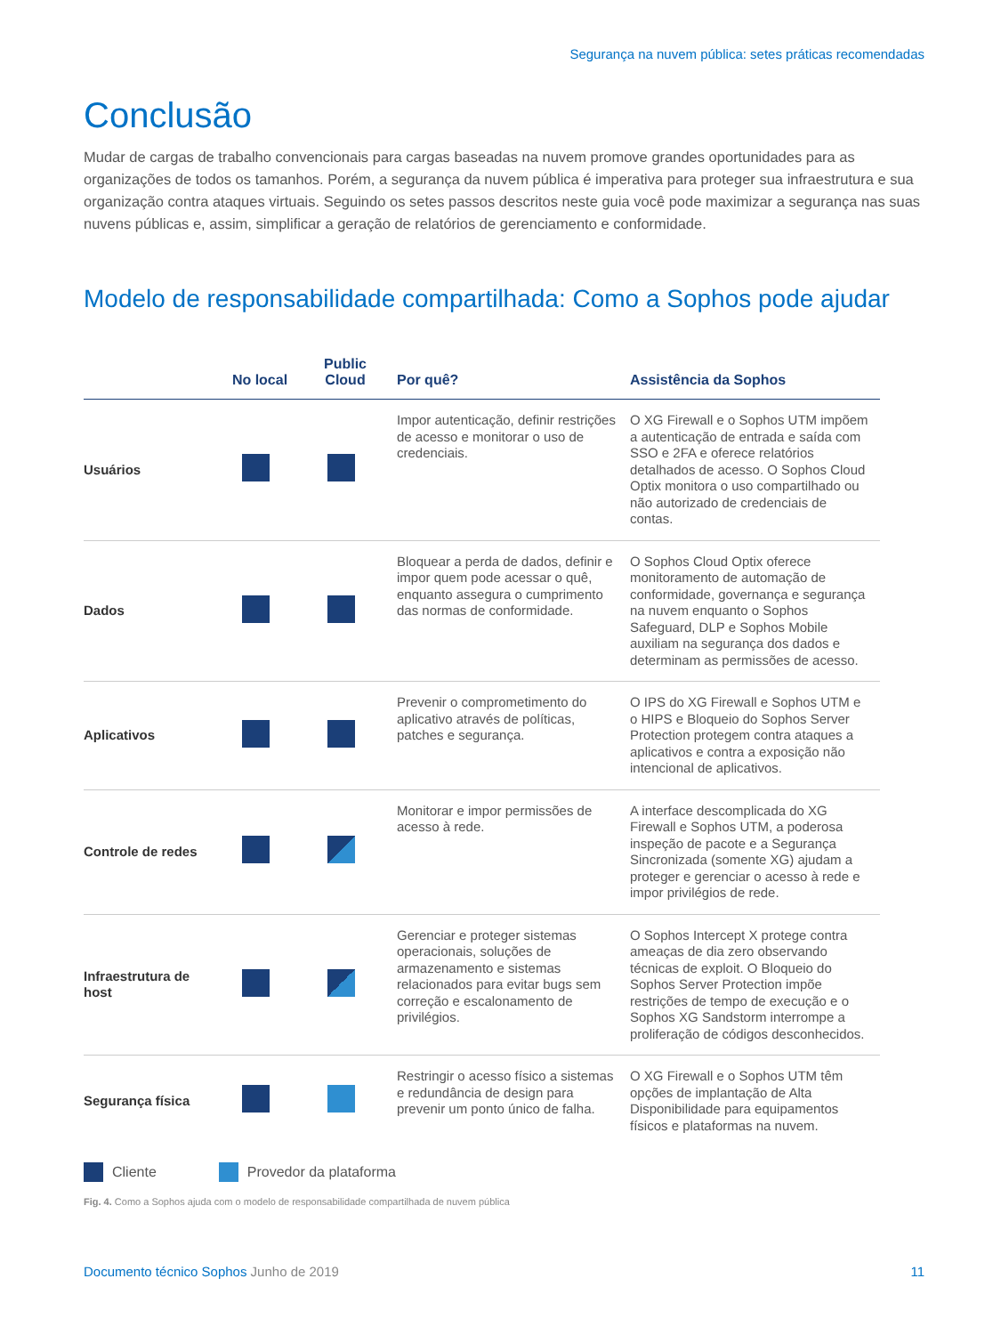Segurança na nuvem pública: setes práticas recomendadas
Conclusão
Mudar de cargas de trabalho convencionais para cargas baseadas na nuvem promove grandes oportunidades para as organizações de todos os tamanhos. Porém, a segurança da nuvem pública é imperativa para proteger sua infraestrutura e sua organização contra ataques virtuais. Seguindo os setes passos descritos neste guia você pode maximizar a segurança nas suas nuvens públicas e, assim, simplificar a geração de relatórios de gerenciamento e conformidade.
Modelo de responsabilidade compartilhada: Como a Sophos pode ajudar
| | No local | Public Cloud | Por quê? | Assistência da Sophos |
| --- | --- | --- | --- | --- |
| Usuários | | | Impor autenticação, definir restrições de acesso e monitorar o uso de credenciais. | O XG Firewall e o Sophos UTM impõem a autenticação de entrada e saída com SSO e 2FA e oferece relatórios detalhados de acesso. O Sophos Cloud Optix monitora o uso compartilhado ou não autorizado de credenciais de contas. |
| Dados | | | Bloquear a perda de dados, definir e impor quem pode acessar o quê, enquanto assegura o cumprimento das normas de conformidade. | O Sophos Cloud Optix oferece monitoramento de automação de conformidade, governança e segurança na nuvem enquanto o Sophos Safeguard, DLP e Sophos Mobile auxiliam na segurança dos dados e determinam as permissões de acesso. |
| Aplicativos | | | Prevenir o comprometimento do aplicativo através de políticas, patches e segurança. | O IPS do XG Firewall e Sophos UTM e o HIPS e Bloqueio do Sophos Server Protection protegem contra ataques a aplicativos e contra a exposição não intencional de aplicativos. |
| Controle de redes | | | Monitorar e impor permissões de acesso à rede. | A interface descomplicada do XG Firewall e Sophos UTM, a poderosa inspeção de pacote e a Segurança Sincronizada (somente XG) ajudam a proteger e gerenciar o acesso à rede e impor privilégios de rede. |
| Infraestrutura de host | | | Gerenciar e proteger sistemas operacionais, soluções de armazenamento e sistemas relacionados para evitar bugs sem correção e escalonamento de privilégios. | O Sophos Intercept X protege contra ameaças de dia zero observando técnicas de exploit. O Bloqueio do Sophos Server Protection impõe restrições de tempo de execução e o Sophos XG Sandstorm interrompe a proliferação de códigos desconhecidos. |
| Segurança física | | | Restringir o acesso físico a sistemas e redundância de design para prevenir um ponto único de falha. | O XG Firewall e o Sophos UTM têm opções de implantação de Alta Disponibilidade para equipamentos físicos e plataformas na nuvem. |
Cliente Provedor da plataforma
Fig. 4. Como a Sophos ajuda com o modelo de responsabilidade compartilhada de nuvem pública
Documento técnico Sophos Junho de 2019 11